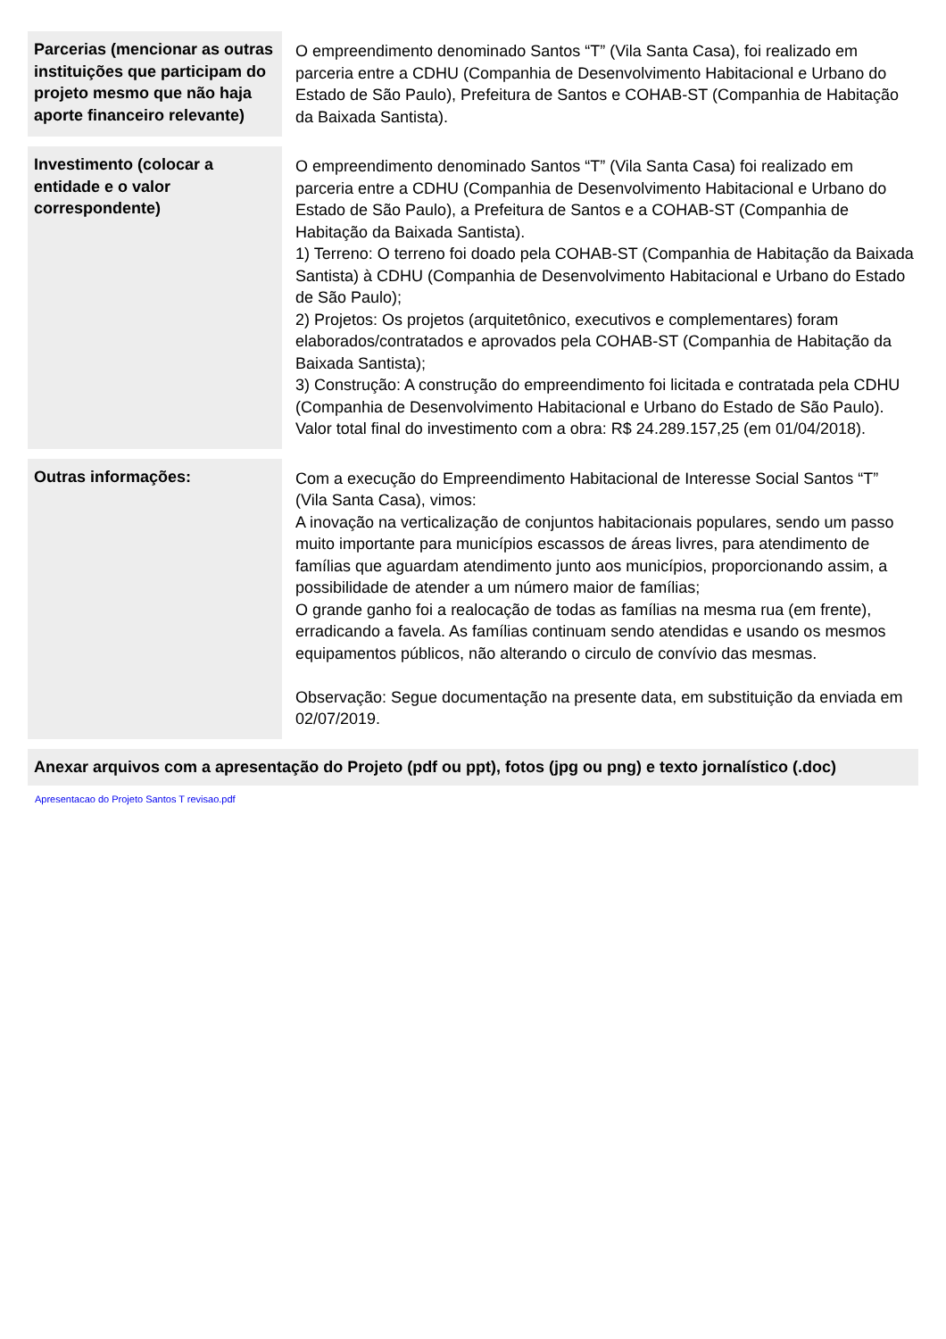| Parcerias (mencionar as outras instituições que participam do projeto mesmo que não haja aporte financeiro relevante) | O empreendimento denominado Santos “T” (Vila Santa Casa), foi realizado em parceria entre a CDHU (Companhia de Desenvolvimento Habitacional e Urbano do Estado de São Paulo), Prefeitura de Santos e COHAB-ST (Companhia de Habitação da Baixada Santista). |
| Investimento (colocar a entidade e o valor correspondente) | O empreendimento denominado Santos “T” (Vila Santa Casa) foi realizado em parceria entre a CDHU (Companhia de Desenvolvimento Habitacional e Urbano do Estado de São Paulo), a Prefeitura de Santos e a COHAB-ST (Companhia de Habitação da Baixada Santista). 1) Terreno: O terreno foi doado pela COHAB-ST (Companhia de Habitação da Baixada Santista) à CDHU (Companhia de Desenvolvimento Habitacional e Urbano do Estado de São Paulo); 2) Projetos: Os projetos (arquitetônico, executivos e complementares) foram elaborados/contratados e aprovados pela COHAB-ST (Companhia de Habitação da Baixada Santista); 3) Construção: A construção do empreendimento foi licitada e contratada pela CDHU (Companhia de Desenvolvimento Habitacional e Urbano do Estado de São Paulo). Valor total final do investimento com a obra: R$ 24.289.157,25 (em 01/04/2018). |
| Outras informações: | Com a execução do Empreendimento Habitacional de Interesse Social Santos “T” (Vila Santa Casa), vimos: A inovação na verticalização de conjuntos habitacionais populares, sendo um passo muito importante para municípios escassos de áreas livres, para atendimento de famílias que aguardam atendimento junto aos municípios, proporcionando assim, a possibilidade de atender a um número maior de famílias; O grande ganho foi a realocação de todas as famílias na mesma rua (em frente), erradicando a favela. As famílias continuam sendo atendidas e usando os mesmos equipamentos públicos, não alterando o circulo de convívio das mesmas. Observação: Segue documentação na presente data, em substituição da enviada em 02/07/2019. |
Anexar arquivos com a apresentação do Projeto (pdf ou ppt), fotos (jpg ou png) e texto jornalístico (.doc)
Apresentacao do Projeto Santos T revisao.pdf